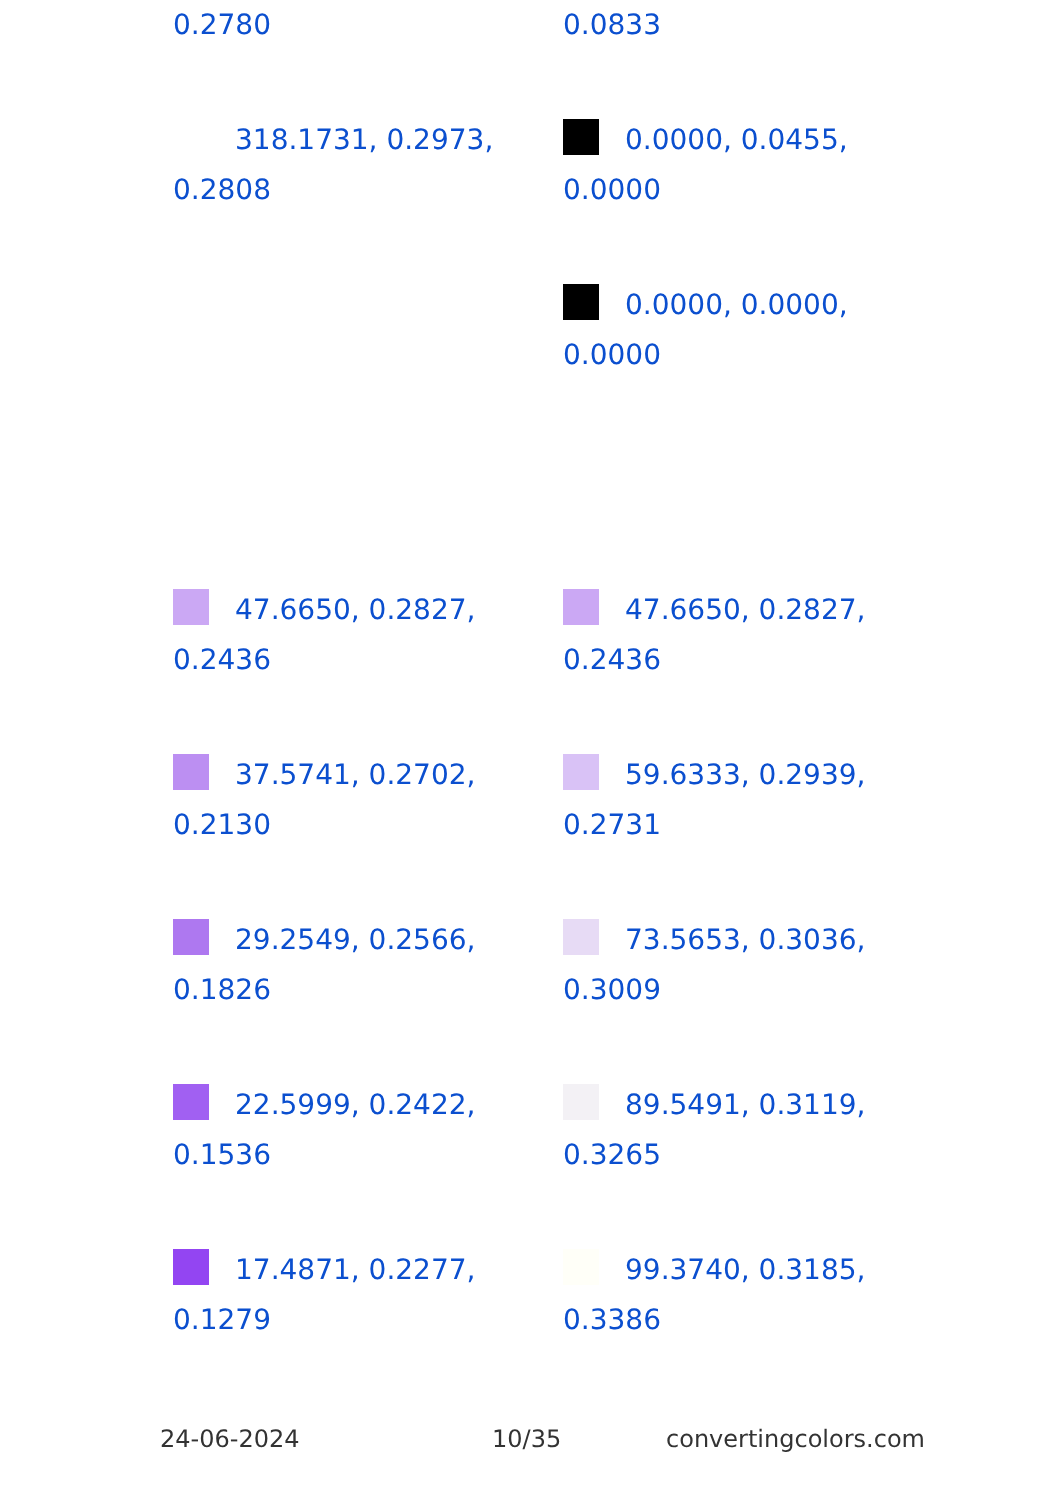0.2780 0.0833
318.1731, 0.2973, 0.2808
0.0000, 0.0455, 0.0000
0.0000, 0.0000, 0.0000
47.6650, 0.2827, 0.2436 47.6650, 0.2827, 0.2436
37.5741, 0.2702, 0.2130 59.6333, 0.2939, 0.2731
29.2549, 0.2566, 0.1826 73.5653, 0.3036, 0.3009
22.5999, 0.2422, 0.1536 89.5491, 0.3119, 0.3265
17.4871, 0.2277, 0.1279 99.3740, 0.3185, 0.3386
24-06-2024 10/35 convertingcolors.com